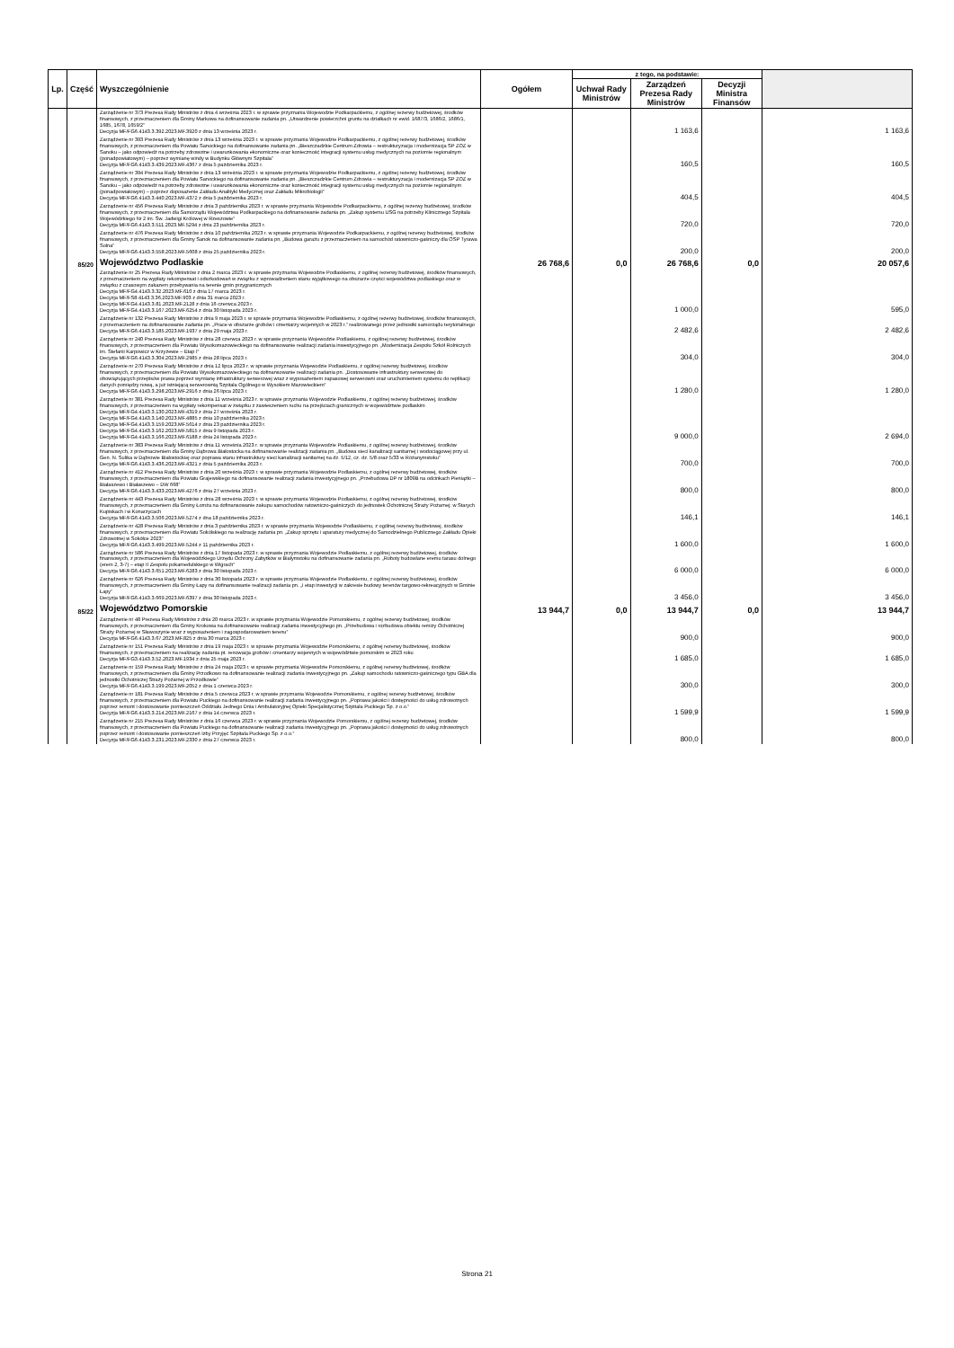| Lp. | Część | Wyszczególnienie | Ogółem | z tego, na podstawie: | | | |
| --- | --- | --- | --- | --- | --- | --- | --- |
| | | | | Uchwał Rady Ministrów | Zarządzeń Prezesa Rady Ministrów | Decyzji Ministra Finansów | |
| | | Zarządzenie nr 373 Prezesa Rady Ministrów z dnia 4 września 2023 r. w sprawie przyznania Wojewodzie Podkarpackiemu, z ogólnej rezerwy budżetowej, środków finansowych, z przeznaczeniem dla Gminy Markowa na dofinansowanie zadania pn. „Utwardzenie powierzchni gruntu na działkach nr ewid. 1687/3, 1686/2, 1686/1, 1685, 1678, 1659/2” Decyzja MF/FG6.4143.3.392.2023.MF.3920 z dnia 13 września 2023 r. | | | 1 163,6 | | 1 163,6 |
| | | Zarządzenie nr 393 Prezesa Rady Ministrów z dnia 13 września 2023 r. w sprawie przyznania Wojewodzie Podkarpackiemu, z ogólnej rezerwy budżetowej, środków finansowych, z przeznaczeniem dla Powiatu Sanockiego na dofinansowanie zadania pn. „Bieszczadzkie Centrum Zdrowia – restrukturyzacja i modernizacja SP ZOZ w Sanoku – jako odpowiedź na potrzeby zdrowotne i uwarunkowania ekonomiczne oraz konieczność integracji systemu usług medycznych na poziomie regionalnym (ponadpowiatowym) – poprzez wymianę windy w Budynku Głównym Szpitala” Decyzja MF/FG6.4143.3.439.2023.MF.4367 z dnia 5 października 2023 r. | | | 160,5 | | 160,5 |
| | | Zarządzenie nr 394 Prezesa Rady Ministrów z dnia 13 września 2023 r. w sprawie przyznania Wojewodzie Podkarpackiemu, z ogólnej rezerwy budżetowej, środków finansowych, z przeznaczeniem dla Powiatu Sanockiego na dofinansowanie zadania pn. „Bieszczadzkie Centrum Zdrowia – restrukturyzacja i modernizacja SP ZOZ w Sanoku – jako odpowiedź na potrzeby zdrowotne i uwarunkowania ekonomiczne oraz konieczność integracji systemu usług medycznych na poziomie regionalnym (ponadpowiatowym) – poprzez doposażenie Zakładu Analityki Medycznej oraz Zakładu Mikrobiologii” Decyzja MF/FG6.4143.3.440.2023.MF.4372 z dnia 5 października 2023 r. | | | 404,5 | | 404,5 |
| | | Zarządzenie nr 456 Prezesa Rady Ministrów z dnia 3 października 2023 r. w sprawie przyznania Wojewodzie Podkarpackiemu, z ogólnej rezerwy budżetowej, środków finansowych, z przeznaczeniem dla Samorządu Województwa Podkarpackiego na dofinansowanie zadania pn. „Zakup systemu USG na potrzeby Klinicznego Szpitala Wojewódzkiego Nr 2 im. Św. Jadwigi Królowej w Rzeszowie” Decyzja MF/FG6.4143.3.511.2023.MF.5294 z dnia 23 października 2023 r. | | | 720,0 | | 720,0 |
| | | Zarządzenie nr 476 Prezesa Rady Ministrów z dnia 10 października 2023 r. w sprawie przyznania Wojewodzie Podkarpackiemu, z ogólnej rezerwy budżetowej, środków finansowych, z przeznaczeniem dla Gminy Sanok na dofinansowanie zadania pn. „Budowa garażu z przeznaczeniem na samochód ratowniczo-gaśniczy dla OSP Tyrawa Solna” Decyzja MF/FG6.4143.3.558.2023.MF.5608 z dnia 25 października 2023 r. | | | 200,0 | | 200,0 |
| | 85/20 | Województwo Podlaskie | 26 768,6 | 0,0 | 26 768,6 | 0,0 | 20 057,6 |
| | | Zarządzenie nr 25 Prezesa Rady Ministrów z dnia 2 marca 2023 r. w sprawie przyznania Wojewodzie Podlaskiemu, z ogólnej rezerwy budżetowej, środków finansowych, z przeznaczeniem na wypłaty rekompensat i odszkodowań w związku z wprowadzeniem stanu wyjątkowego na obszarze części województwa podlaskiego oraz w związku z czasowym zakazem przebywania na terenie gmin przygranicznych Decyzja MF/FG4.4143.3.32.2023.MF.610 z dnia 17 marca 2023 r. Decyzja MF/FS8.4143.3.36.2023.MF.903 z dnia 31 marca 2023 r. Decyzja MF/FG4.4143.3.81.2023.MF.2128 z dnia 16 czerwca 2023 r. Decyzja MF/FG4.4143.3.167.2023.MF.6254 z dnia 30 listopada 2023 r. | | | 1 000,0 | | 595,0 |
| | | Zarządzenie nr 132 Prezesa Rady Ministrów z dnia 9 maja 2023 r. w sprawie przyznania Wojewodzie Podlaskiemu, z ogólnej rezerwy budżetowej, środków finansowych, z przeznaczeniem na dofinansowanie zadania pn. „Prace w obszarze grobów i cmentarzy wojennych w 2023 r.” realizowanego przez jednostki samorządu terytorialnego Decyzja MF/FG6.4143.3.185.2023.MF.1937 z dnia 29 maja 2023 r. | | | 2 482,6 | | 2 482,6 |
| | | Zarządzenie nr 240 Prezesa Rady Ministrów z dnia 28 czerwca 2023 r. w sprawie przyznania Wojewodzie Podlaskiemu, z ogólnej rezerwy budżetowej, środków finansowych, z przeznaczeniem dla Powiatu Wysokomazowieckiego na dofinansowanie realizacji zadania inwestycyjnego pn. „Modernizacja Zespołu Szkół Rolniczych im. Stefanii Karpowicz w Krzyżewie – Etap I” Decyzja MF/FG6.4143.3.304.2023.MF.2985 z dnia 28 lipca 2023 r. | | | 304,0 | | 304,0 |
| | | Zarządzenie nr 270 Prezesa Rady Ministrów z dnia 12 lipca 2023 r. w sprawie przyznania Wojewodzie Podlaskiemu, z ogólnej rezerwy budżetowej, środków finansowych, z przeznaczeniem dla Powiatu Wysokomazowieckiego na dofinansowanie realizacji zadania pn. „Dostosowanie infrastruktury serwerowej do obowiązujących przepisów prawa poprzez wymianę infrastruktury serwerowej wraz z wyposażeniem zapasowej serwerowni oraz uruchomieniem systemu do replikacji danych pomiędzy nową, a już istniejącą serwerownią Szpitala Ogólnego w Wysokiem Mazowieckiem” Decyzja MF/FG6.4143.3.298.2023.MF.2916 z dnia 26 lipca 2023 r. | | | 1 280,0 | | 1 280,0 |
| | | Zarządzenie nr 381 Prezesa Rady Ministrów z dnia 11 września 2023 r. w sprawie przyznania Wojewodzie Podlaskiemu, z ogólnej rezerwy budżetowej, środków finansowych, z przeznaczeniem na wypłaty rekompensat w związku z zawieszeniem ruchu na przejściach granicznych w województwie podlaskim Decyzja MF/FG4.4143.3.130.2023.MF.4319 z dnia 27 września 2023 r. Decyzja MF/FG4.4143.3.140.2023.MF.4885 z dnia 10 października 2023 r. Decyzja MF/FG4.4143.3.159.2023.MF.5614 z dnia 23 października 2023 r. Decyzja MF/FG4.4143.3.162.2023.MF.5815 z dnia 9 listopada 2023 r. Decyzja MF/FG4.4143.3.166.2023.MF.6188 z dnia 24 listopada 2023 r. | | | 9 000,0 | | 2 694,0 |
| | | Zarządzenie nr 383 Prezesa Rady Ministrów z dnia 11 września 2023 r. w sprawie przyznania Wojewodzie Podlaskiemu, z ogólnej rezerwy budżetowej, środków finansowych, z przeznaczeniem dla Gminy Dąbrowa Białostocka na dofinansowanie realizacji zadania pn. „Budowa sieci kanalizacji sanitarnej i wodociągowej przy ul. Gen. N. Sulika w Dąbrowie Białostockiej oraz poprawa stanu infrastruktury sieci kanalizacji sanitarnej na dz. 5/12, cz. dz. 5/8 oraz 5/33 w Różanymstoku” Decyzja MF/FG6.4143.3.436.2023.MF.4321 z dnia 5 października 2023 r. | | | 700,0 | | 700,0 |
| | | Zarządzenie nr 412 Prezesa Rady Ministrów z dnia 20 września 2023 r. w sprawie przyznania Wojewodzie Podlaskiemu, z ogólnej rezerwy budżetowej, środków finansowych, z przeznaczeniem dla Powiatu Grajewskiego na dofinansowanie realizacji zadania inwestycyjnego pn. „Przebudowa DP nr 1809B na odcinkach Pieniążki – Białaszewo i Białaszewo – DW 668” Decyzja MF/FG6.4143.3.433.2023.MF.4276 z dnia 27 września 2023 r. | | | 800,0 | | 800,0 |
| | | Zarządzenie nr 443 Prezesa Rady Ministrów z dnia 28 września 2023 r. w sprawie przyznania Wojewodzie Podlaskiemu, z ogólnej rezerwy budżetowej, środków finansowych, z przeznaczeniem dla Gminy Łomża na dofinansowanie zakupu samochodów ratowniczo-gaśniczych do jednostek Ochotniczej Straży Pożarnej: w Starych Kupiskach i w Konarzycach Decyzja MF/FG6.4143.3.506.2023.MF.5274 z dna 18 października 2023 r. | | | 146,1 | | 146,1 |
| | | Zarządzenie nr 428 Prezesa Rady Ministrów z dnia 3 października 2023 r. w sprawie przyznania Wojewodzie Podlaskiemu, z ogólnej rezerwy budżetowej, środków finansowych, z przeznaczeniem dla Powiatu Sokólskiego na realizację zadania pn. „Zakup sprzętu i aparatury medycznej do Samodzielnego Publicznego Zakładu Opieki Zdrowotnej w Sokółce 2023” Decyzja MF/FG6.4143.3.499.2023.MF.5244 z 11 października 2023 r. | | | 1 600,0 | | 1 600,0 |
| | | Zarządzenie nr 586 Prezesa Rady Ministrów z dnia 17 listopada 2023 r. w sprawie przyznania Wojewodzie Podlaskiemu, z ogólnej rezerwy budżetowej, środków finansowych, z przeznaczeniem dla Wojewódzkiego Urzędu Ochrony Zabytków w Białymstoku na dofinansowanie zadania pn. „Roboty budowlane eremu tarasu dolnego (erem 2, 3-7) – etap II Zespołu pokamedulskiego w Wigrach” Decyzja MF/FG6.4143.3.651.2023.MF.6283 z dnia 30 listopada 2023 r. | | | 6 000,0 | | 6 000,0 |
| | | Zarządzenie nr 626 Prezesa Rady Ministrów z dnia 30 listopada 2023 r. w sprawie przyznania Wojewodzie Podlaskiemu, z ogólnej rezerwy budżetowej, środków finansowych, z przeznaczeniem dla Gminy Łapy na dofinansowanie realizacji zadania pn. „I etap inwestycji w zakresie budowy terenów targowo-rekreacyjnych w Gminie Łapy” Decyzja MF/FG6.4143.3.669.2023.MF.6397 z dnia 30 listopada 2023 r. | | | 3 456,0 | | 3 456,0 |
| | 85/22 | Województwo Pomorskie | 13 944,7 | 0,0 | 13 944,7 | 0,0 | 13 944,7 |
| | | Zarządzenie nr 48 Prezesa Rady Ministrów z dnia 20 marca 2023 r. w sprawie przyznania Wojewodzie Pomorskiemu, z ogólnej rezerwy budżetowej, środków finansowych, z przeznaczeniem dla Gminy Krokowa na dofinansowanie realizacji zadania inwestycyjnego pn. „Przebudowa i rozbudowa obiektu remizy Ochotniczej Straży Pożarnej w Sławoszynie wraz z wyposażeniem i zagospodarowaniem terenu” Decyzja MF/FG6.4143.3.67.2023.MF.825 z dnia 30 marca 2023 r. | | | 900,0 | | 900,0 |
| | | Zarządzenie nr 151 Prezesa Rady Ministrów z dnia 19 maja 2023 r. w sprawie przyznania Wojewodzie Pomorskiemu, z ogólnej rezerwy budżetowej, środków finansowych, z przeznaczeniem na realizację zadania pt. renowacja grobów i cmentarzy wojennych w województwie pomorskim w 2023 roku Decyzja MF/FG3.4143.3.52.2023.MF.1934 z dnia 25 maja 2023 r. | | | 1 685,0 | | 1 685,0 |
| | | Zarządzenie nr 159 Prezesa Rady Ministrów z dnia 24 maja 2023 r. w sprawie przyznania Wojewodzie Pomorskiemu, z ogólnej rezerwy budżetowej, środków finansowych, z przeznaczeniem dla Gminy Przodkowo na dofinansowanie realizacji zadania inwestycyjnego pn. „Zakup samochodu ratowniczo-gaśniczego typu GBA dla jednostki Ochotniczej Straży Pożarnej w Przodkowie” Decyzja MF/FG6.4143.3.199.2023.MF.2052 z dnia 1 czerwca 2023 r. | | | 300,0 | | 300,0 |
| | | Zarządzenie nr 181 Prezesa Rady Ministrów z dnia 5 czerwca 2023 r. w sprawie przyznania Wojewodzie Pomorskiemu, z ogólnej rezerwy budżetowej, środków finansowych, z przeznaczeniem dla Powiatu Puckiego na dofinansowanie realizacji zadania inwestycyjnego pn. „Poprawa jakości i dostępności do usług zdrowotnych poprzez remont i dostosowanie pomieszczeń Oddziału Jednego Dnia i Ambulatoryjnej Opieki Specjalistycznej Szpitala Puckiego Sp. z o.o.” Decyzja MF/FG6.4143.3.214.2023.MF.2167 z dnia 14 czerwca 2023 r. | | | 1 599,9 | | 1 599,9 |
| | | Zarządzenie nr 215 Prezesa Rady Ministrów z dnia 16 czerwca 2023 r. w sprawie przyznania Wojewodzie Pomorskiemu, z ogólnej rezerwy budżetowej, środków finansowych, z przeznaczeniem dla Powiatu Puckiego na dofinansowanie realizacji zadania inwestycyjnego pn. „Poprawa jakości i dostępności do usług zdrowotnych poprzez remont i dostosowanie pomieszczeń Izby Przyjęć Szpitala Puckiego Sp. z o.o.” Decyzja MF/FG6.4143.3.231.2023.MF.2330 z dnia 27 czerwca 2023 r. | | | 800,0 | | 800,0 |
Strona 21